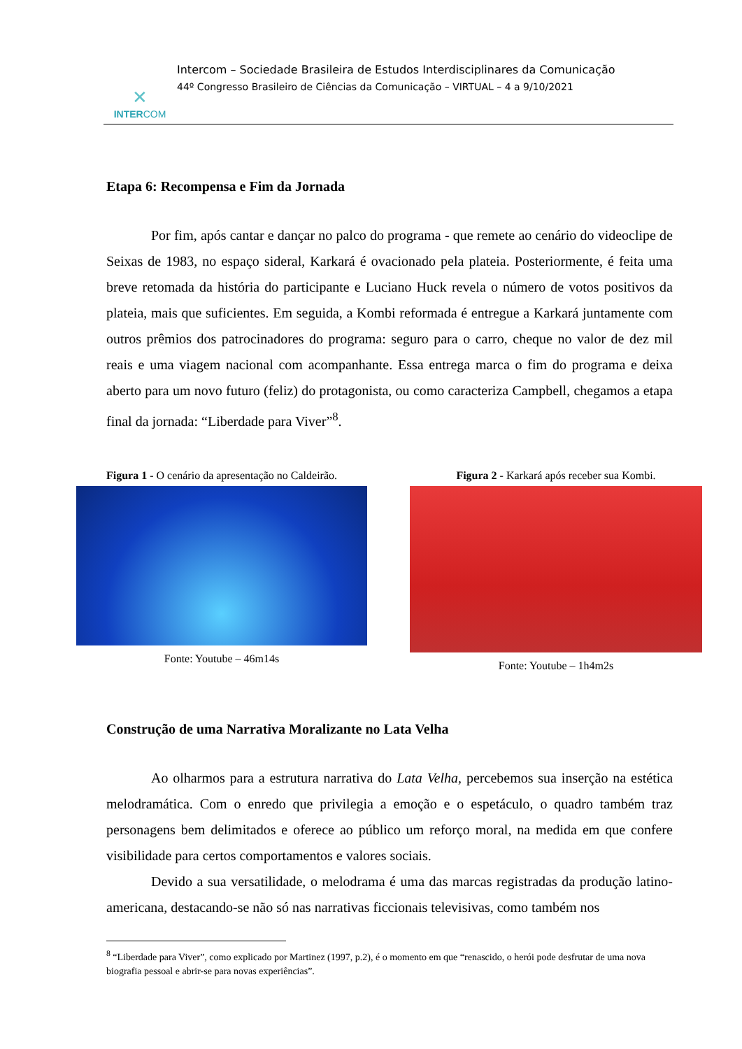✕
INTERCOM
Intercom – Sociedade Brasileira de Estudos Interdisciplinares da Comunicação
44º Congresso Brasileiro de Ciências da Comunicação – VIRTUAL – 4 a 9/10/2021
Etapa 6: Recompensa e Fim da Jornada
Por fim, após cantar e dançar no palco do programa - que remete ao cenário do videoclipe de Seixas de 1983, no espaço sideral, Karkará é ovacionado pela plateia. Posteriormente, é feita uma breve retomada da história do participante e Luciano Huck revela o número de votos positivos da plateia, mais que suficientes. Em seguida, a Kombi reformada é entregue a Karkará juntamente com outros prêmios dos patrocinadores do programa: seguro para o carro, cheque no valor de dez mil reais e uma viagem nacional com acompanhante. Essa entrega marca o fim do programa e deixa aberto para um novo futuro (feliz) do protagonista, ou como caracteriza Campbell, chegamos a etapa final da jornada: “Liberdade para Viver”<sup>8</sup>.
Figura 1 - O cenário da apresentação no Caldeirão.
Fonte: Youtube – 46m14s
Figura 2 - Karkará após receber sua Kombi.
Fonte: Youtube – 1h4m2s
Construção de uma Narrativa Moralizante no Lata Velha
Ao olharmos para a estrutura narrativa do Lata Velha, percebemos sua inserção na estética melodramática. Com o enredo que privilegia a emoção e o espetáculo, o quadro também traz personagens bem delimitados e oferece ao público um reforço moral, na medida em que confere visibilidade para certos comportamentos e valores sociais.
Devido a sua versatilidade, o melodrama é uma das marcas registradas da produção latino-americana, destacando-se não só nas narrativas ficcionais televisivas, como também nos
<sup>8</sup> “Liberdade para Viver”, como explicado por Martinez (1997, p.2), é o momento em que “renascido, o herói pode desfrutar de uma nova biografia pessoal e abrir-se para novas experiências”.